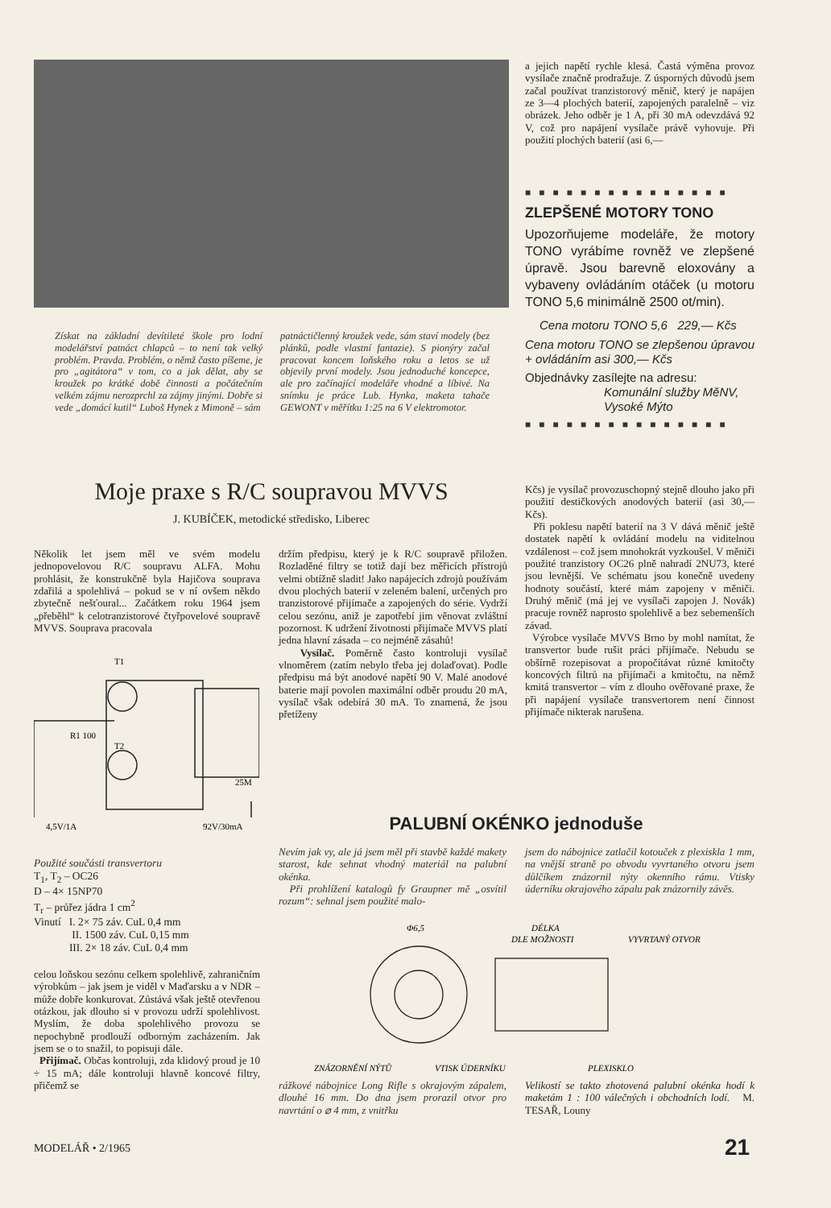Získat na základní devítileté škole pro lodní modelářství patnáct chlapců – to není tak velký problém. Pravda. Problém, o němž často píšeme, je pro „agitátora“ v tom, co a jak dělat, aby se kroužek po krátké době činnosti a počátečním velkém zájmu nerozprchl za zájmy jinými. Dobře si vede „domácí kutil“ Luboš Hynek z Mimoně – sám
patnáctičlenný kroužek vede, sám staví modely (bez plánků, podle vlastní fantazie). S pionýry začal pracovat koncem loňského roku a letos se už objevily první modely. Jsou jednoduché koncepce, ale pro začínající modeláře vhodné a líbivé. Na snímku je práce Lub. Hynka, maketa tahače GEWONT v měřítku 1:25 na 6 V elektromotor.
a jejich napětí rychle klesá. Častá výměna provoz vysílače značně prodražuje. Z úsporných důvodů jsem začal používat tranzistorový měnič, který je napájen ze 3—4 plochých baterií, zapojených paralelně – viz obrázek. Jeho odběr je 1 A, při 30 mA odevzdává 92 V, což pro napájení vysílače právě vyhovuje. Při použití plochých baterií (asi 6,—
■■■■■■■■■■■■■■■
ZLEPŠENÉ MOTORY TONO
Upozorňujeme modeláře, že motory TONO vyrábíme rovněž ve zlepšené úpravě. Jsou barevně eloxovány a vybaveny ovládáním otáček (u motoru TONO 5,6 minimálně 2500 ot/min).
Cena motoru TONO 5,6 229,— Kčs
Cena motoru TONO se zlepšenou úpravou + ovládáním asi 300,— Kčs
Objednávky zasílejte na adresu:
Komunální služby MěNV,
Vysoké Mýto
■■■■■■■■■■■■■■■
Moje praxe s R/C soupravou MVVS
J. KUBÍČEK, metodické středisko, Liberec
Několik let jsem měl ve svém modelu jednopovelovou R/C soupravu ALFA. Mohu prohlásit, že konstrukčně byla Hajičova souprava zdařilá a spolehlivá – pokud se v ní ovšem někdo zbytečně nešťoural... Začátkem roku 1964 jsem „přeběhl“ k celotranzistorové čtyřpovelové soupravě MVVS. Souprava pracovala
R1 100
T1
T2
25M
4,5V/1A
92V/30mA
Použité součásti transvertoru
T<sub>1</sub>, T<sub>2</sub> – OC26
D – 4× 15NP70
T<sub>r</sub> – průřez jádra 1 cm<sup>2</sup>
Vinutí I. 2× 75 záv. CuL 0,4 mm
II. 1500 záv. CuL 0,15 mm
III. 2× 18 záv. CuL 0,4 mm
celou loňskou sezónu celkem spolehlivě, zahraničním výrobkům – jak jsem je viděl v Maďarsku a v NDR – může dobře konkurovat. Zůstává však ještě otevřenou otázkou, jak dlouho si v provozu udrží spolehlivost. Myslím, že doba spolehlivého provozu se nepochybně prodlouží odborným zacházením. Jak jsem se o to snažil, to popisuji dále.
Přijímač. Občas kontroluji, zda klidový proud je 10 ÷ 15 mA; dále kontroluji hlavně koncové filtry, přičemž se
držím předpisu, který je k R/C soupravě přiložen. Rozladěné filtry se totiž dají bez měřicích přístrojů velmi obtížně sladit! Jako napájecích zdrojů používám dvou plochých baterií v zeleném balení, určených pro tranzistorové přijímače a zapojených do série. Vydrží celou sezónu, aniž je zapotřebí jim věnovat zvláštní pozornost. K udržení životnosti přijímače MVVS platí jedna hlavní zásada – co nejméně zásahů!
Vysílač. Poměrně často kontroluji vysílač vlnoměrem (zatím nebylo třeba jej dolaďovat). Podle předpisu má být anodové napětí 90 V. Malé anodové baterie mají povolen maximální odběr proudu 20 mA, vysílač však odebírá 30 mA. To znamená, že jsou přetíženy
Kčs) je vysílač provozuschopný stejně dlouho jako při použití destičkových anodových baterií (asi 30,— Kčs).
Při poklesu napětí baterií na 3 V dává měnič ještě dostatek napětí k ovládání modelu na viditelnou vzdálenost – což jsem mnohokrát vyzkoušel. V měniči použité tranzistory OC26 plně nahradí 2NU73, které jsou levnější. Ve schématu jsou konečně uvedeny hodnoty součástí, které mám zapojeny v měniči. Druhý měnič (má jej ve vysílači zapojen J. Novák) pracuje rovněž naprosto spolehlivě a bez sebemenších závad.
Výrobce vysílače MVVS Brno by mohl namítat, že transvertor bude rušit práci přijímače. Nebudu se obšírně rozepisovat a propočítávat různé kmitočty koncových filtrů na přijímači a kmitočtu, na němž kmitá transvertor – vím z dlouho ověřované praxe, že při napájení vysílače transvertorem není činnost přijímače nikterak narušena.
PALUBNÍ OKÉNKO jednoduše
Nevím jak vy, ale já jsem měl při stavbě každé makety starost, kde sehnat vhodný materiál na palubní okénka.
Při prohlížení katalogů fy Graupner mě „osvítil rozum“: sehnal jsem použité malo-
jsem do nábojnice zatlačil kotouček z plexiskla 1 mm, na vnější straně po obvodu vyvrtaného otvoru jsem důlčíkem znázornil nýty okenního rámu. Vtisky úderníku okrajového zápalu pak znázornily závěs.
Φ6,5
DÉLKA
DLE MOŽNOSTI
VYVRTANÝ OTVOR
ZNÁZORNĚNÍ NÝTŮ
VTISK ÚDERNÍKU
PLEXISKLO
rážkové nábojnice Long Rifle s okrajovým zápalem, dlouhé 16 mm. Do dna jsem prorazil otvor pro navrtání o ⌀ 4 mm, z vnitřku
Velikostí se takto zhotovená palubní okénka hodí k maketám 1 : 100 válečných i obchodních lodí. M. TESAŘ, Louny
MODELÁŘ • 2/1965 21